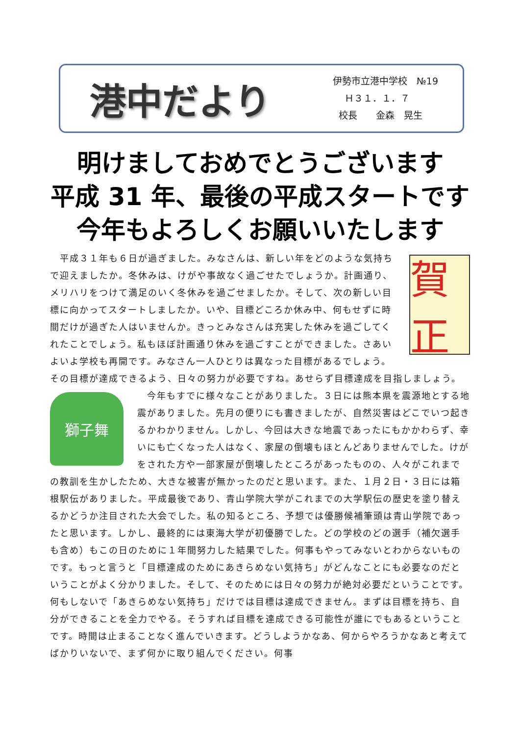港中だより
伊勢市立港中学校　№19
Ｈ３１．１．７
校長　　金森　晃生
明けましておめでとうございます
平成 31 年、最後の平成スタートです
今年もよろしくお願いいたします
賀正
　平成３１年も６日が過ぎました。みなさんは、新しい年をどのような気持ちで迎えましたか。冬休みは、けがや事故なく過ごせたでしょうか。計画通り、メリハリをつけて満足のいく冬休みを過ごせましたか。そして、次の新しい目標に向かってスタートしましたか。いや、目標どころか休み中、何もせずに時間だけが過ぎた人はいませんか。きっとみなさんは充実した休みを過ごしてくれたことでしょう。私もほぼ計画通り休みを過ごすことができました。さあいよいよ学校も再開です。みなさん一人ひとりは異なった目標があるでしょう。その目標が達成できるよう、日々の努力が必要ですね。あせらず目標達成を目指しましょう。
獅子舞
　今年もすでに様々なことがありました。３日には熊本県を震源地とする地震がありました。先月の便りにも書きましたが、自然災害はどこでいつ起きるかわかりません。しかし、今回は大きな地震であったにもかかわらず、幸いにも亡くなった人はなく、家屋の倒壊もほとんどありませんでした。けがをされた方や一部家屋が倒壊したところがあったものの、人々がこれまでの教訓を生かしたため、大きな被害が無かったのだと思います。また、１月２日・３日には箱根駅伝がありました。平成最後であり、青山学院大学がこれまでの大学駅伝の歴史を塗り替えるかどうか注目された大会でした。私の知るところ、予想では優勝候補筆頭は青山学院であったと思います。しかし、最終的には東海大学が初優勝でした。どの学校のどの選手（補欠選手も含め）もこの日のために１年間努力した結果でした。何事もやってみないとわからないものです。もっと言うと「目標達成のためにあきらめない気持ち」がどんなことにも必要なのだということがよく分かりました。そして、そのためには日々の努力が絶対必要だということです。何もしないで「あきらめない気持ち」だけでは目標は達成できません。まずは目標を持ち、自分ができることを全力でやる。そうすれば目標を達成できる可能性が誰にでもあるということです。時間は止まることなく進んでいきます。どうしようかなあ、何からやろうかなあと考えてばかりいないで、まず何かに取り組んでください。何事